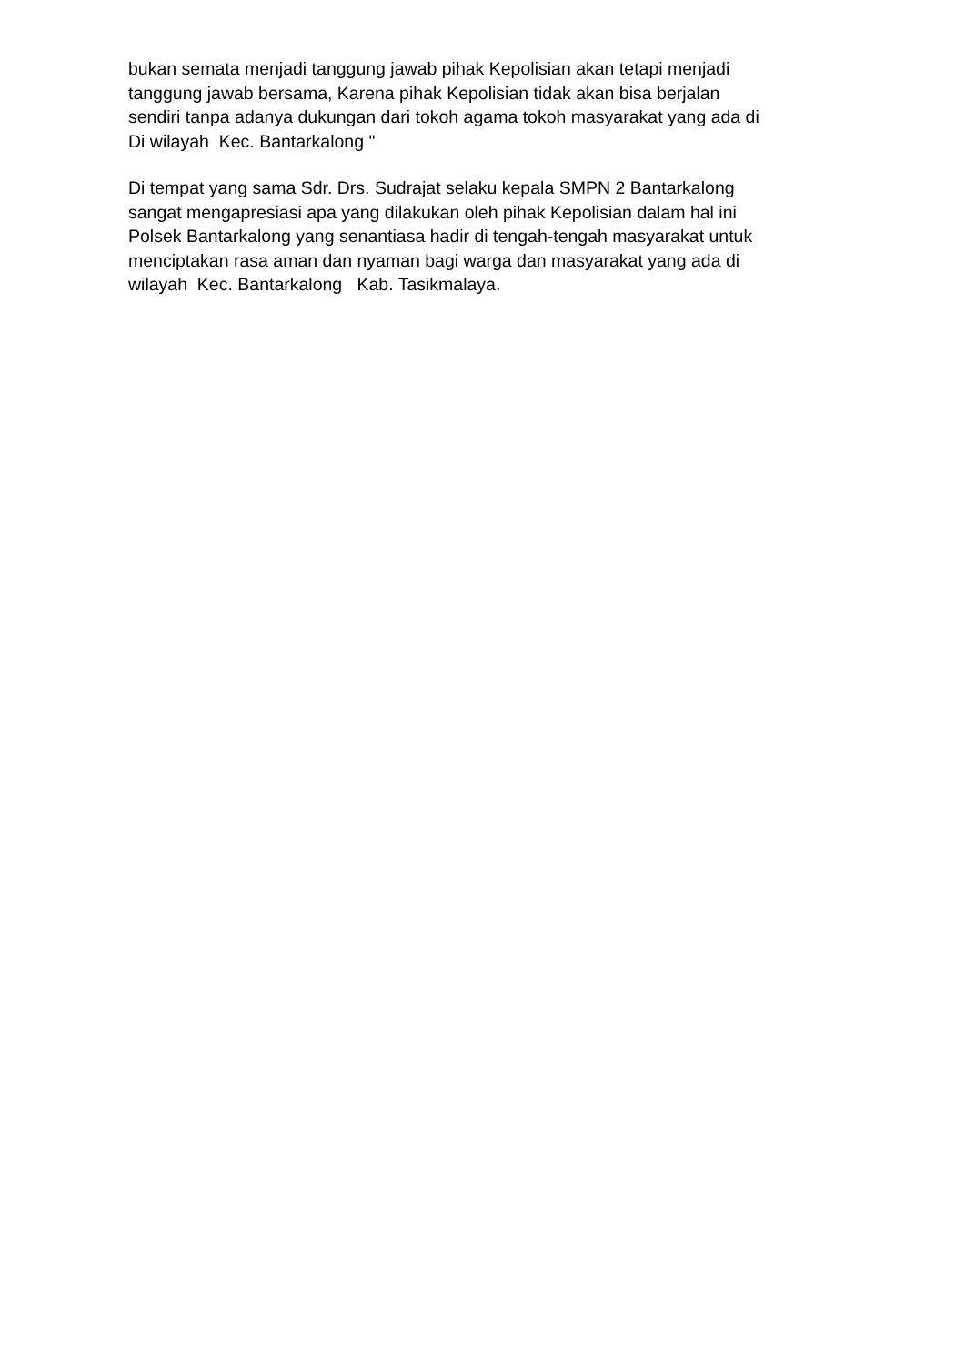bukan semata menjadi tanggung jawab pihak Kepolisian akan tetapi menjadi tanggung jawab bersama, Karena pihak Kepolisian tidak akan bisa berjalan sendiri tanpa adanya dukungan dari tokoh agama tokoh masyarakat yang ada di Di wilayah Kec. Bantarkalong "
Di tempat yang sama Sdr. Drs. Sudrajat selaku kepala SMPN 2 Bantarkalong sangat mengapresiasi apa yang dilakukan oleh pihak Kepolisian dalam hal ini Polsek Bantarkalong yang senantiasa hadir di tengah-tengah masyarakat untuk menciptakan rasa aman dan nyaman bagi warga dan masyarakat yang ada di wilayah Kec. Bantarkalong Kab. Tasikmalaya.